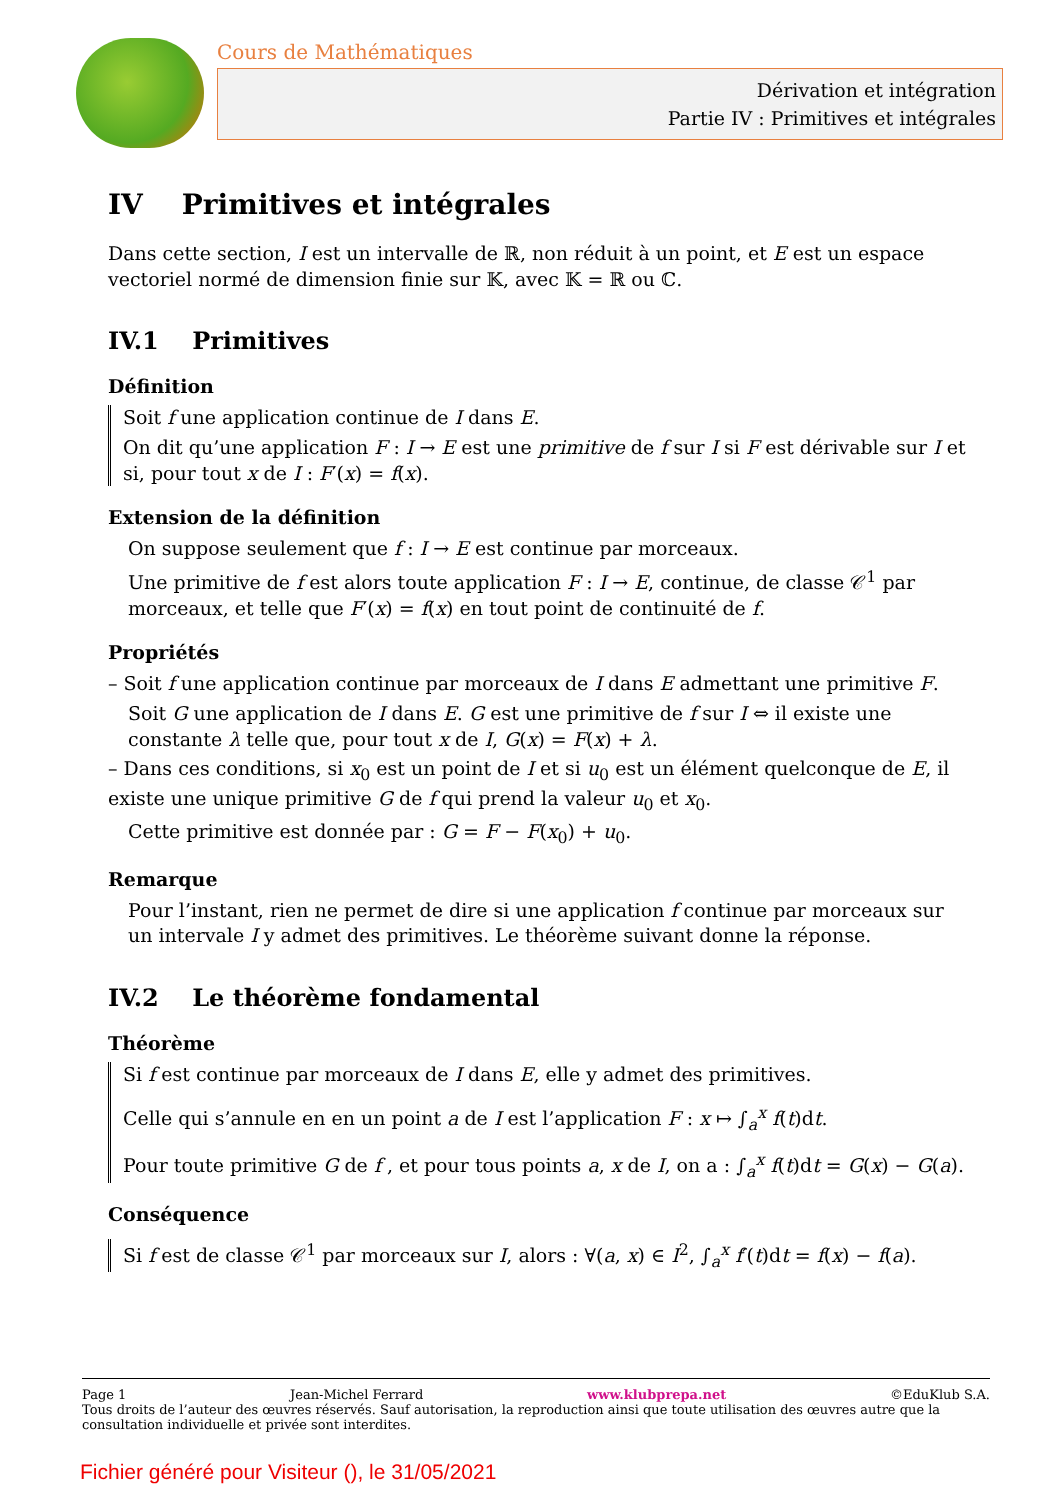Cours de Mathématiques
Dérivation et intégration
Partie IV : Primitives et intégrales
IV Primitives et intégrales
Dans cette section, I est un intervalle de ℝ, non réduit à un point, et E est un espace vectoriel normé de dimension finie sur 𝕂, avec 𝕂 = ℝ ou ℂ.
IV.1 Primitives
Définition
Soit f une application continue de I dans E.
On dit qu’une application F : I → E est une primitive de f sur I si F est dérivable sur I et si, pour tout x de I : F′(x) = f(x).
Extension de la définition
On suppose seulement que f : I → E est continue par morceaux.
Une primitive de f est alors toute application F : I → E, continue, de classe 𝒞<sup>1</sup> par morceaux, et telle que F′(x) = f(x) en tout point de continuité de f.
Propriétés
– Soit f une application continue par morceaux de I dans E admettant une primitive F.
Soit G une application de I dans E. G est une primitive de f sur I ⇔ il existe une constante λ telle que, pour tout x de I, G(x) = F(x) + λ.
– Dans ces conditions, si x<sub>0</sub> est un point de I et si u<sub>0</sub> est un élément quelconque de E, il existe une unique primitive G de f qui prend la valeur u<sub>0</sub> et x<sub>0</sub>.
Cette primitive est donnée par : G = F − F(x<sub>0</sub>) + u<sub>0</sub>.
Remarque
Pour l’instant, rien ne permet de dire si une application f continue par morceaux sur un intervale I y admet des primitives. Le théorème suivant donne la réponse.
IV.2 Le théorème fondamental
Théorème
Si f est continue par morceaux de I dans E, elle y admet des primitives.
Celle qui s’annule en en un point a de I est l’application F : x ↦ ∫<sub>a</sub><sup>x</sup> f(t)dt.
Pour toute primitive G de f , et pour tous points a, x de I, on a : ∫<sub>a</sub><sup>x</sup> f(t)dt = G(x) − G(a).
Conséquence
Si f est de classe 𝒞<sup>1</sup> par morceaux sur I, alors : ∀(a, x) ∈ I<sup>2</sup>, ∫<sub>a</sub><sup>x</sup> f′(t)dt = f(x) − f(a).
Page 1 Jean-Michel Ferrard www.klubprepa.net ©EduKlub S.A.
Tous droits de l’auteur des œuvres réservés. Sauf autorisation, la reproduction ainsi que toute utilisation des œuvres autre que la consultation individuelle et privée sont interdites.
Fichier généré pour Visiteur (), le 31/05/2021